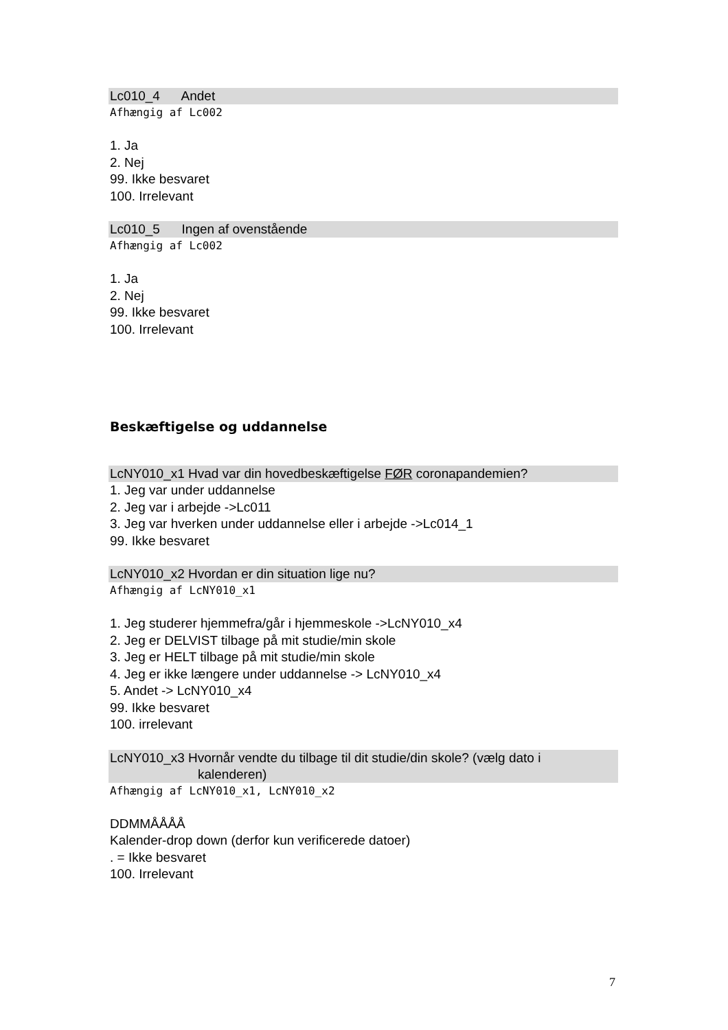Lc010_4 Andet
Afhængig af Lc002
1. Ja
2. Nej
99. Ikke besvaret
100. Irrelevant
Lc010_5 Ingen af ovenstående
Afhængig af Lc002
1. Ja
2. Nej
99. Ikke besvaret
100. Irrelevant
Beskæftigelse og uddannelse
LcNY010_x1 Hvad var din hovedbeskæftigelse FØR coronapandemien?
1. Jeg var under uddannelse
2. Jeg var i arbejde ->Lc011
3. Jeg var hverken under uddannelse eller i arbejde ->Lc014_1
99. Ikke besvaret
LcNY010_x2 Hvordan er din situation lige nu?
Afhængig af LcNY010_x1
1. Jeg studerer hjemmefra/går i hjemmeskole ->LcNY010_x4
2. Jeg er DELVIST tilbage på mit studie/min skole
3. Jeg er HELT tilbage på mit studie/min skole
4. Jeg er ikke længere under uddannelse -> LcNY010_x4
5. Andet -> LcNY010_x4
99. Ikke besvaret
100. irrelevant
LcNY010_x3 Hvornår vendte du tilbage til dit studie/din skole? (vælg dato i
kalenderen)
Afhængig af LcNY010_x1, LcNY010_x2
DDMMÅÅÅÅ
Kalender-drop down (derfor kun verificerede datoer)
. = Ikke besvaret
100. Irrelevant
7